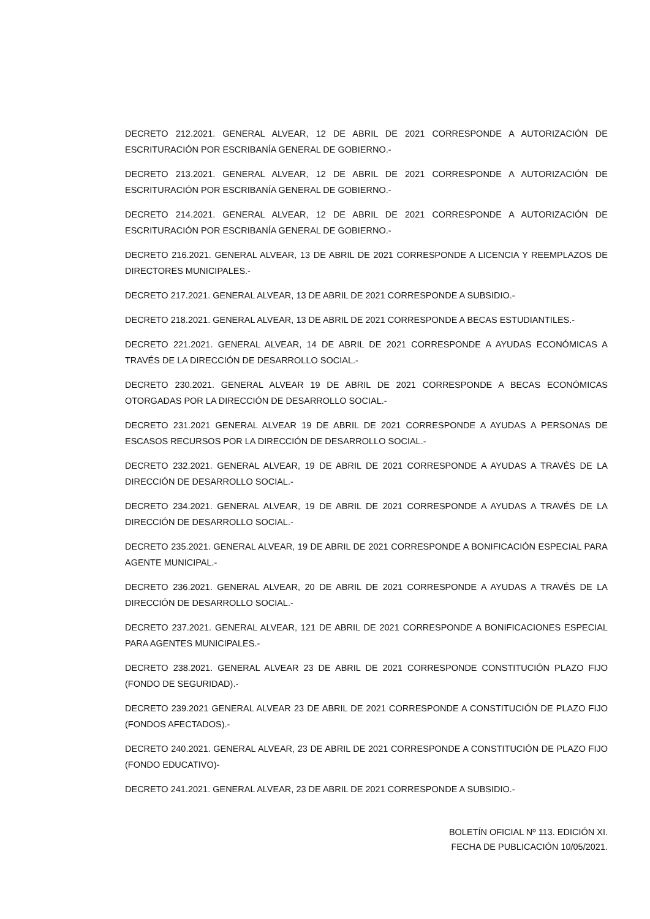DECRETO 212.2021. GENERAL ALVEAR, 12 DE ABRIL DE 2021 CORRESPONDE A AUTORIZACIÓN DE ESCRITURACIÓN POR ESCRIBANÍA GENERAL DE GOBIERNO.-
DECRETO 213.2021. GENERAL ALVEAR, 12 DE ABRIL DE 2021 CORRESPONDE A AUTORIZACIÓN DE ESCRITURACIÓN POR ESCRIBANÍA GENERAL DE GOBIERNO.-
DECRETO 214.2021. GENERAL ALVEAR, 12 DE ABRIL DE 2021 CORRESPONDE A AUTORIZACIÓN DE ESCRITURACIÓN POR ESCRIBANÍA GENERAL DE GOBIERNO.-
DECRETO 216.2021. GENERAL ALVEAR, 13 DE ABRIL DE 2021 CORRESPONDE A LICENCIA Y REEMPLAZOS DE DIRECTORES MUNICIPALES.-
DECRETO 217.2021. GENERAL ALVEAR, 13 DE ABRIL DE 2021 CORRESPONDE A SUBSIDIO.-
DECRETO 218.2021. GENERAL ALVEAR, 13 DE ABRIL DE 2021 CORRESPONDE A BECAS ESTUDIANTILES.-
DECRETO 221.2021. GENERAL ALVEAR, 14 DE ABRIL DE 2021 CORRESPONDE A AYUDAS ECONÓMICAS A TRAVÉS DE LA DIRECCIÓN DE DESARROLLO SOCIAL.-
DECRETO 230.2021. GENERAL ALVEAR 19 DE ABRIL DE 2021 CORRESPONDE A BECAS ECONÓMICAS OTORGADAS POR LA DIRECCIÓN DE DESARROLLO SOCIAL.-
DECRETO 231.2021 GENERAL ALVEAR 19 DE ABRIL DE 2021 CORRESPONDE A AYUDAS A PERSONAS DE ESCASOS RECURSOS POR LA DIRECCIÓN DE DESARROLLO SOCIAL.-
DECRETO 232.2021. GENERAL ALVEAR, 19 DE ABRIL DE 2021 CORRESPONDE A AYUDAS A TRAVÉS DE LA DIRECCIÓN DE DESARROLLO SOCIAL.-
DECRETO 234.2021. GENERAL ALVEAR, 19 DE ABRIL DE 2021 CORRESPONDE A AYUDAS A TRAVÉS DE LA DIRECCIÓN DE DESARROLLO SOCIAL.-
DECRETO 235.2021. GENERAL ALVEAR, 19 DE ABRIL DE 2021 CORRESPONDE A BONIFICACIÓN ESPECIAL PARA AGENTE MUNICIPAL.-
DECRETO 236.2021. GENERAL ALVEAR, 20 DE ABRIL DE 2021 CORRESPONDE A AYUDAS A TRAVÉS DE LA DIRECCIÓN DE DESARROLLO SOCIAL.-
DECRETO 237.2021. GENERAL ALVEAR, 121 DE ABRIL DE 2021 CORRESPONDE A BONIFICACIONES ESPECIAL PARA AGENTES MUNICIPALES.-
DECRETO 238.2021. GENERAL ALVEAR 23 DE ABRIL DE 2021 CORRESPONDE CONSTITUCIÓN PLAZO FIJO (FONDO DE SEGURIDAD).-
DECRETO 239.2021 GENERAL ALVEAR 23 DE ABRIL DE 2021 CORRESPONDE A CONSTITUCIÓN DE PLAZO FIJO (FONDOS AFECTADOS).-
DECRETO 240.2021. GENERAL ALVEAR, 23 DE ABRIL DE 2021 CORRESPONDE A CONSTITUCIÓN DE PLAZO FIJO (FONDO EDUCATIVO)-
DECRETO 241.2021. GENERAL ALVEAR, 23 DE ABRIL DE 2021 CORRESPONDE A SUBSIDIO.-
BOLETÍN OFICIAL Nº 113. EDICIÓN XI.
FECHA DE PUBLICACIÓN 10/05/2021.